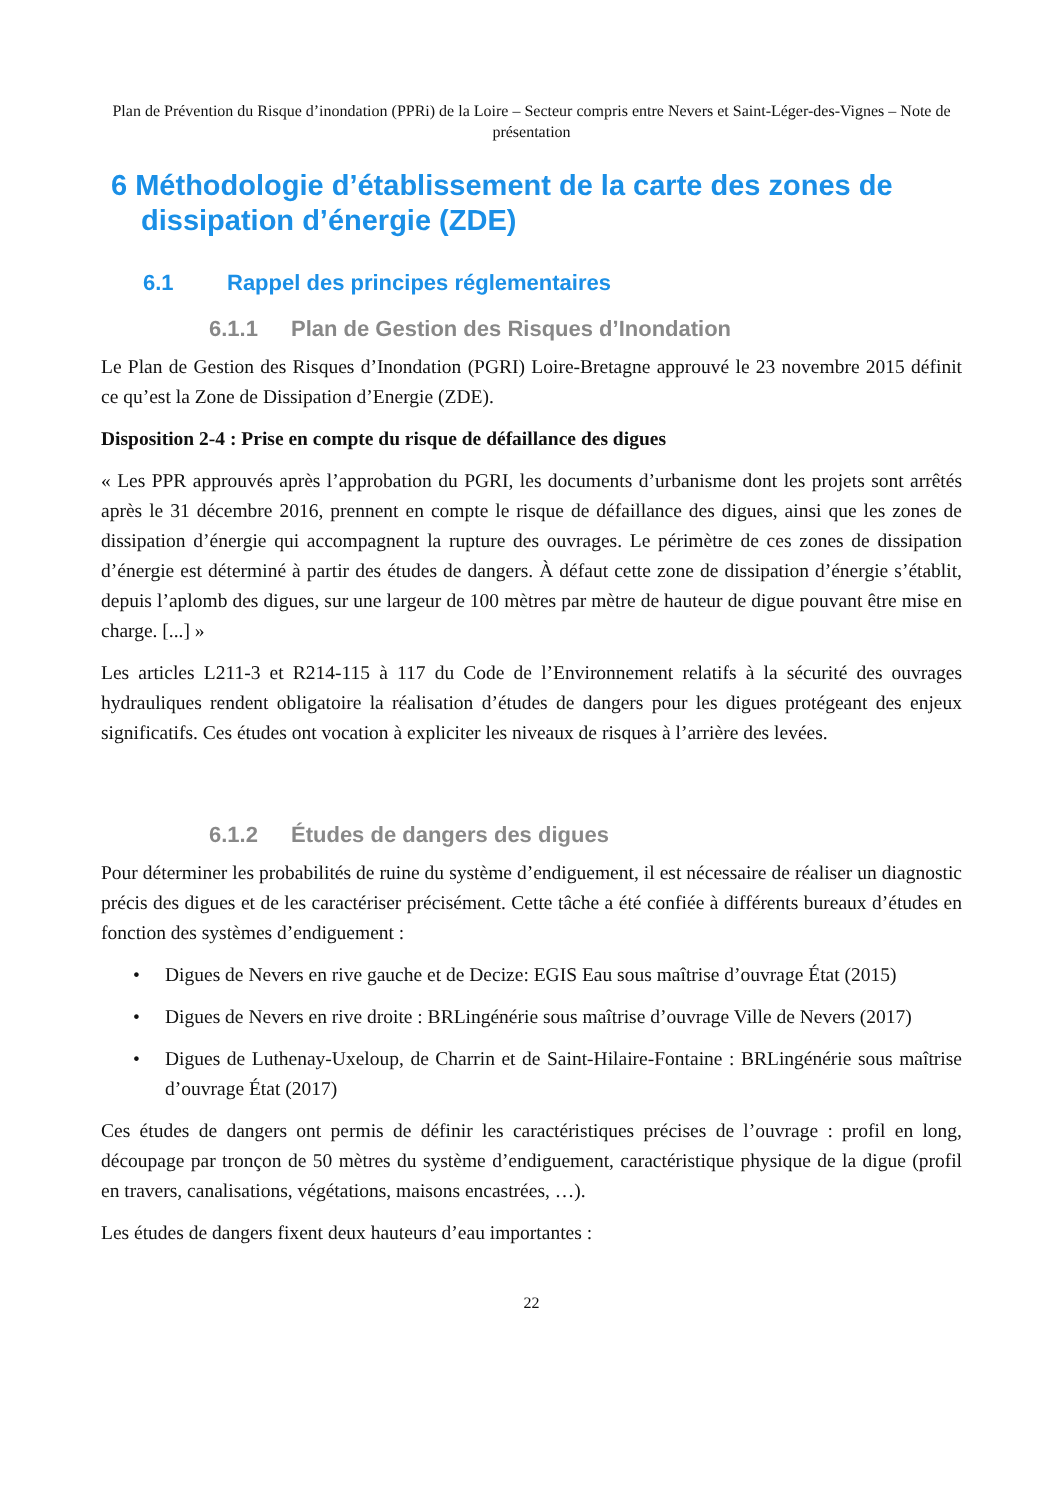Plan de Prévention du Risque d’inondation (PPRi) de la Loire – Secteur compris entre Nevers et Saint-Léger-des-Vignes – Note de présentation
6 Méthodologie d’établissement de la carte des zones de dissipation d’énergie (ZDE)
6.1 Rappel des principes réglementaires
6.1.1 Plan de Gestion des Risques d’Inondation
Le Plan de Gestion des Risques d’Inondation (PGRI) Loire-Bretagne approuvé le 23 novembre 2015 définit ce qu’est la Zone de Dissipation d’Energie (ZDE).
Disposition 2-4 : Prise en compte du risque de défaillance des digues
« Les PPR approuvés après l’approbation du PGRI, les documents d’urbanisme dont les projets sont arrêtés après le 31 décembre 2016, prennent en compte le risque de défaillance des digues, ainsi que les zones de dissipation d’énergie qui accompagnent la rupture des ouvrages. Le périmètre de ces zones de dissipation d’énergie est déterminé à partir des études de dangers. À défaut cette zone de dissipation d’énergie s’établit, depuis l’aplomb des digues, sur une largeur de 100 mètres par mètre de hauteur de digue pouvant être mise en charge. [...] »
Les articles L211-3 et R214-115 à 117 du Code de l’Environnement relatifs à la sécurité des ouvrages hydrauliques rendent obligatoire la réalisation d’études de dangers pour les digues protégeant des enjeux significatifs. Ces études ont vocation à expliciter les niveaux de risques à l’arrière des levées.
6.1.2 Études de dangers des digues
Pour déterminer les probabilités de ruine du système d’endiguement, il est nécessaire de réaliser un diagnostic précis des digues et de les caractériser précisément. Cette tâche a été confiée à différents bureaux d’études en fonction des systèmes d’endiguement :
• Digues de Nevers en rive gauche et de Decize: EGIS Eau sous maîtrise d’ouvrage État (2015)
• Digues de Nevers en rive droite : BRLingénérie sous maîtrise d’ouvrage Ville de Nevers (2017)
• Digues de Luthenay-Uxeloup, de Charrin et de Saint-Hilaire-Fontaine : BRLingénérie sous maîtrise d’ouvrage État (2017)
Ces études de dangers ont permis de définir les caractéristiques précises de l’ouvrage : profil en long, découpage par tronçon de 50 mètres du système d’endiguement, caractéristique physique de la digue (profil en travers, canalisations, végétations, maisons encastrées, …).
Les études de dangers fixent deux hauteurs d’eau importantes :
22